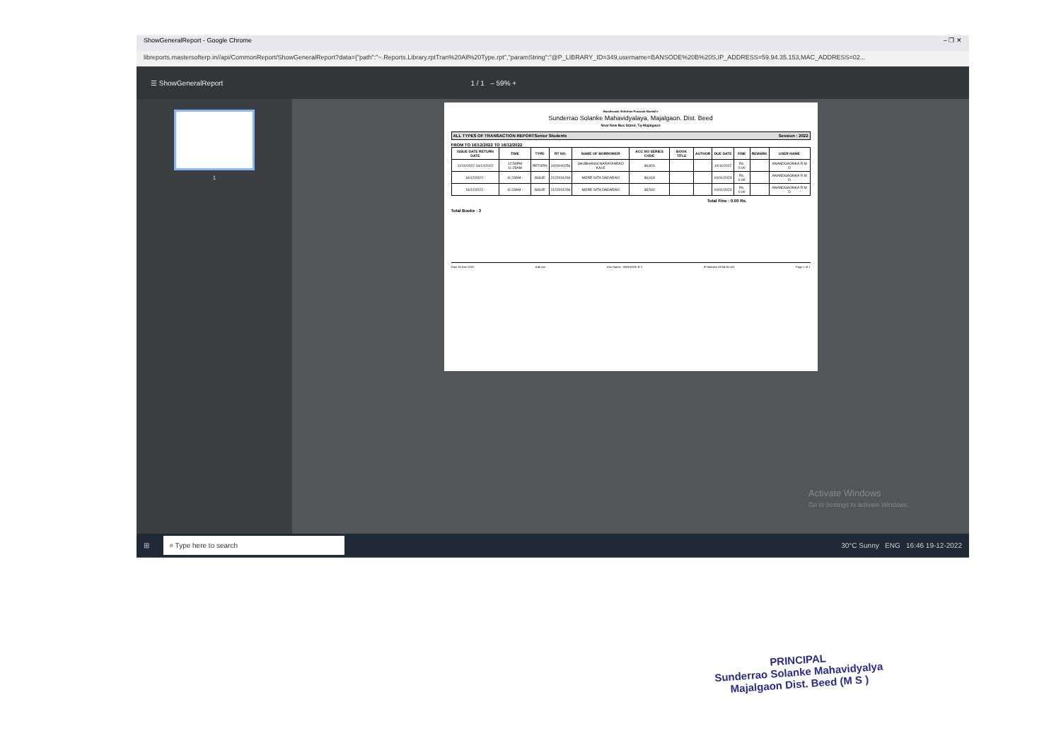ShowGeneralReport - Google Chrome – ❐ ✕
libreports.mastersofterp.in//api/CommonReport/ShowGeneralReport?data={"path":"~.Reports.Library.rptTran%20All%20Type.rpt","paramString":"@P_LIBRARY_ID=349,username=BANSODE%20B%20S,IP_ADDRESS=59.94.35.153,MAC_ADDRESS=02...
☰ ShowGeneralReport 1 / 1 – 59% +
1
Marathwada Shikshan Prasarak Mandal's
Sunderrao Solanke Mahavidyalaya, Majalgaon. Dist. Beed
Near New Bus Stand, Tq-Majalgaon
ALL TYPES OF TRANSACTION REPORTSenior Students Session : 2022
FROM TO 16/12/2022 TO 16/12/2022
| ISSUE DATE RETURN DATE | TIME | TYPE | RT NO. | NAME OF BORROWER | ACC NO SERIES CODE | BOOK TITLE | AUTHOR | DUE DATE | FINE | REMARK | USER NAME |
| --- | --- | --- | --- | --- | --- | --- | --- | --- | --- | --- | --- |
| 11/10/2022 16/12/2022 | 12:50PM 11:25AM | RETURN | 1920000256 | SHUBHANGI NARAYANRAO KALE | 38,826 | | | 10/11/2022 | Rs. 0.00 | | ANANDGAONKA R M D |
| 16/12/2022 - | 11:23AM - | ISSUE | 2122001206 | MORE GITA DADARAO | 38,618 | | | 10/01/2023 | Rs. 0.00 | | ANANDGAONKA R M D |
| 16/12/2022 - | 11:23AM - | ISSUE | 2122001206 | MORE GITA DADARAO | 38,534 | | | 10/01/2023 | Rs. 0.00 | | ANANDGAONKA R M D |
Total Fine : 0.00 Rs.
Total Books : 3
Date 19-Dec-2022 4:46 pm User Name : BANSODE B S IP Address 59.94.35.153 Page 1 of 1
Activate Windows
Go to Settings to activate Windows.
⊞ ⌕ Type here to search 30°C Sunny ENG 16:46 19-12-2022
PRINCIPAL
Sunderrao Solanke Mahavidyalya
Majalgaon Dist. Beed (M S )